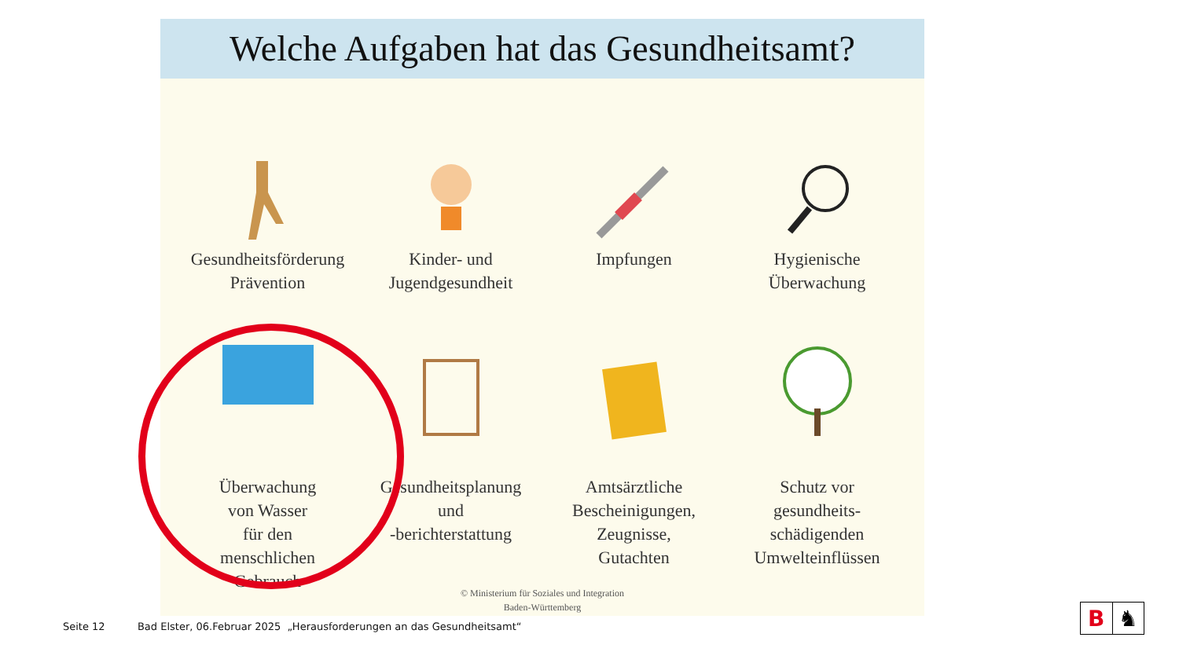Welche Aufgaben hat das Gesundheitsamt?
Gesundheitsförderung
Prävention
Kinder- und
Jugendgesundheit
Impfungen
Hygienische
Überwachung
Überwachung
von Wasser
für den
menschlichen
Gebrauch
Gesundheitsplanung
und
-berichterstattung
Amtsärztliche
Bescheinigungen,
Zeugnisse,
Gutachten
Schutz vor
gesundheits-
schädigenden
Umwelteinflüssen
© Ministerium für Soziales und Integration
Baden-Württemberg
Seite 12 Bad Elster, 06.Februar 2025 „Herausforderungen an das Gesundheitsamt“
B ♞